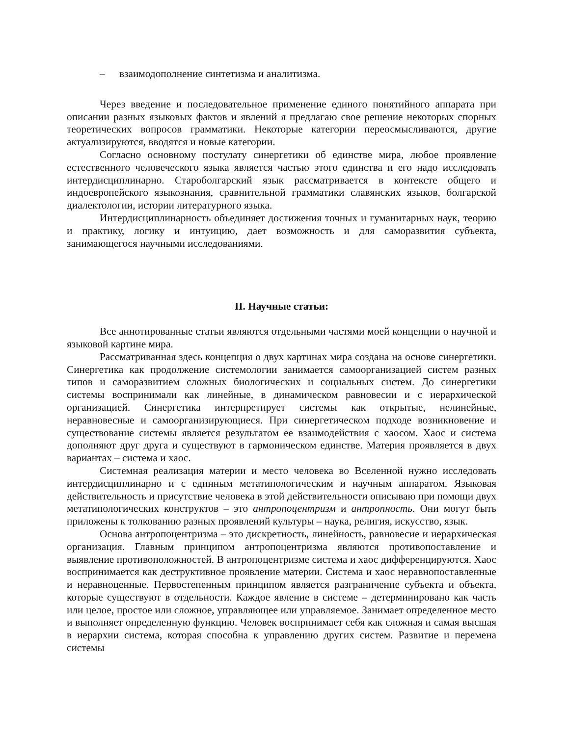– взаимодополнение синтетизма и аналитизма.
Через введение и последовательное применение единого понятийного аппарата при описании разных языковых фактов и явлений я предлагаю свое решение некоторых спорных теоретических вопросов грамматики. Некоторые категории переосмысливаются, другие актуализируются, вводятся и новые категории.
Согласно основному постулату синергетики об единстве мира, любое проявление естественного человеческого языка является частью этого единства и его надо исследовать интердисциплинарно. Староболгарский язык рассматривается в контексте общего и индоевропейского языкознания, сравнительной грамматики славянских языков, болгарской диалектологии, истории литературного языка.
Интердисциплинарность объединяет достижения точных и гуманитарных наук, теорию и практику, логику и интуицию, дает возможность и для саморазвития субъекта, занимающегося научными исследованиями.
II. Научные статьи:
Все аннотированные статьи являются отдельными частями моей концепции о научной и языковой картине мира.
Рассматриванная здесь концепция о двух картинах мира создана на основе синергетики. Синергетика как продолжение системологии занимается самоорганизацией систем разных типов и саморазвитием сложных биологических и социальных систем. До синергетики системы воспринимали как линейные, в динамическом равновесии и с иерархической организацией. Синергетика интерпретирует системы как открытые, нелинейные, неравновесные и самоорганизирующиеся. При синергетическом подходе возникновение и существование системы является результатом ее взаимодействия с хаосом. Хаос и система дополняют друг друга и существуют в гармоническом единстве. Материя проявляется в двух вариантах – система и хаос.
Системная реализация материи и место человека во Вселенной нужно исследовать интердисциплинарно и с единным метатипологическим и научным аппаратом. Языковая действительность и присутствие человека в этой действительности описываю при помощи двух метатипологических конструктов – это антропоцентризм и антропность. Они могут быть приложены к толкованию разных проявлений культуры – наука, религия, искусство, язык.
Основа антропоцентризма – это дискретность, линейность, равновесие и иерархическая организация. Главным принципом антропоцентризма являются противопоставление и выявление противоположностей. В антропоцентризме система и хаос дифференцируются. Хаос воспринимается как деструктивное проявление материи. Система и хаос неравнопоставленные и неравноценные. Первостепенным принципом является разграничение субъекта и объекта, которые существуют в отдельности. Каждое явление в системе – детерминировано как часть или целое, простое или сложное, управляющее или управляемое. Занимает определенное место и выполняет определенную функцию. Человек воспринимает себя как сложная и самая высшая в иерархии система, которая способна к управлению других систем. Развитие и перемена системы